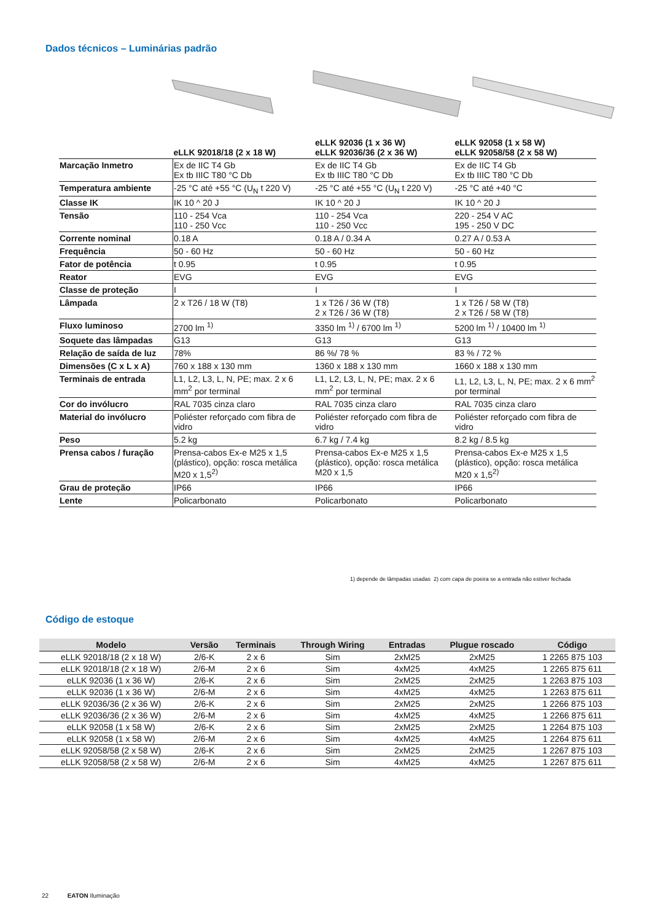Dados técnicos – Luminárias padrão
| | eLLK 92018/18 (2 x 18 W) | eLLK 92036 (1 x 36 W) eLLK 92036/36 (2 x 36 W) | eLLK 92058 (1 x 58 W) eLLK 92058/58 (2 x 58 W) |
| --- | --- | --- | --- |
| Marcação Inmetro | Ex de IIC T4 Gb Ex tb IIIC T80 °C Db | Ex de IIC T4 Gb Ex tb IIIC T80 °C Db | Ex de IIC T4 Gb Ex tb IIIC T80 °C Db |
| Temperatura ambiente | -25 °C até +55 °C (U<sub>N</sub> t 220 V) | -25 °C até +55 °C (U<sub>N</sub> t 220 V) | -25 °C até +40 °C |
| Classe IK | IK 10 ^ 20 J | IK 10 ^ 20 J | IK 10 ^ 20 J |
| Tensão | 110 - 254 Vca 110 - 250 Vcc | 110 - 254 Vca 110 - 250 Vcc | 220 - 254 V AC 195 - 250 V DC |
| Corrente nominal | 0.18 A | 0.18 A / 0.34 A | 0.27 A / 0.53 A |
| Frequência | 50 - 60 Hz | 50 - 60 Hz | 50 - 60 Hz |
| Fator de potência | t 0.95 | t 0.95 | t 0.95 |
| Reator | EVG | EVG | EVG |
| Classe de proteção | I | I | I |
| Lâmpada | 2 x T26 / 18 W (T8) | 1 x T26 / 36 W (T8) 2 x T26 / 36 W (T8) | 1 x T26 / 58 W (T8) 2 x T26 / 58 W (T8) |
| Fluxo luminoso | 2700 lm <sup>1)</sup> | 3350 lm <sup>1)</sup> / 6700 lm <sup>1)</sup> | 5200 lm <sup>1)</sup> / 10400 lm <sup>1)</sup> |
| Soquete das lâmpadas | G13 | G13 | G13 |
| Relação de saída de luz | 78% | 86 %/ 78 % | 83 % / 72 % |
| Dimensões (C x L x A) | 760 x 188 x 130 mm | 1360 x 188 x 130 mm | 1660 x 188 x 130 mm |
| Terminais de entrada | L1, L2, L3, L, N, PE; max. 2 x 6 mm<sup>2</sup> por terminal | L1, L2, L3, L, N, PE; max. 2 x 6 mm<sup>2</sup> por terminal | L1, L2, L3, L, N, PE; max. 2 x 6 mm<sup>2</sup> por terminal |
| Cor do invólucro | RAL 7035 cinza claro | RAL 7035 cinza claro | RAL 7035 cinza claro |
| Material do invólucro | Poliéster reforçado com fibra de vidro | Poliéster reforçado com fibra de vidro | Poliéster reforçado com fibra de vidro |
| Peso | 5.2 kg | 6.7 kg / 7.4 kg | 8.2 kg / 8.5 kg |
| Prensa cabos / furação | Prensa-cabos Ex-e M25 x 1,5 (plástico), opção: rosca metálica M20 x 1,5<sup>2)</sup> | Prensa-cabos Ex-e M25 x 1,5 (plástico), opção: rosca metálica M20 x 1,5 | Prensa-cabos Ex-e M25 x 1,5 (plástico), opção: rosca metálica M20 x 1,5<sup>2)</sup> |
| Grau de proteção | IP66 | IP66 | IP66 |
| Lente | Policarbonato | Policarbonato | Policarbonato |
1) depende de lâmpadas usadas 2) com capa de poeira se a entrada não estiver fechada
Código de estoque
| Modelo | Versão | Terminais | Through Wiring | Entradas | Plugue roscado | Código |
| --- | --- | --- | --- | --- | --- | --- |
| eLLK 92018/18 (2 x 18 W) | 2/6-K | 2 x 6 | Sim | 2xM25 | 2xM25 | 1 2265 875 103 |
| eLLK 92018/18 (2 x 18 W) | 2/6-M | 2 x 6 | Sim | 4xM25 | 4xM25 | 1 2265 875 611 |
| eLLK 92036 (1 x 36 W) | 2/6-K | 2 x 6 | Sim | 2xM25 | 2xM25 | 1 2263 875 103 |
| eLLK 92036 (1 x 36 W) | 2/6-M | 2 x 6 | Sim | 4xM25 | 4xM25 | 1 2263 875 611 |
| eLLK 92036/36 (2 x 36 W) | 2/6-K | 2 x 6 | Sim | 2xM25 | 2xM25 | 1 2266 875 103 |
| eLLK 92036/36 (2 x 36 W) | 2/6-M | 2 x 6 | Sim | 4xM25 | 4xM25 | 1 2266 875 611 |
| eLLK 92058 (1 x 58 W) | 2/6-K | 2 x 6 | Sim | 2xM25 | 2xM25 | 1 2264 875 103 |
| eLLK 92058 (1 x 58 W) | 2/6-M | 2 x 6 | Sim | 4xM25 | 4xM25 | 1 2264 875 611 |
| eLLK 92058/58 (2 x 58 W) | 2/6-K | 2 x 6 | Sim | 2xM25 | 2xM25 | 1 2267 875 103 |
| eLLK 92058/58 (2 x 58 W) | 2/6-M | 2 x 6 | Sim | 4xM25 | 4xM25 | 1 2267 875 611 |
22 EATON Iluminação